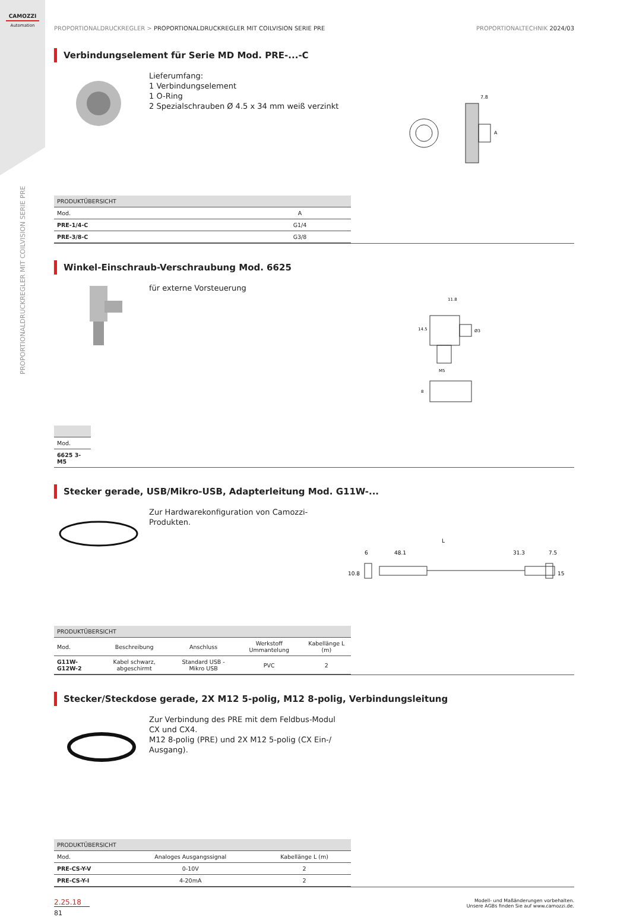CAMOZZI
Automation
PROPORTIONALDRUCKREGLER MIT COILVISION SERIE PRE
PROPORTIONALDRUCKREGLER > PROPORTIONALDRUCKREGLER MIT COILVISION SERIE PRE PROPORTIONALTECHNIK 2024/03
Verbindungselement für Serie MD Mod. PRE-...-C
Lieferumfang:
1 Verbindungselement
1 O-Ring
2 Spezialschrauben Ø 4.5 x 34 mm weiß verzinkt
7.8
A
| PRODUKTÜBERSICHT | |
| --- | --- |
| Mod. | A |
| PRE-1/4-C | G1/4 |
| PRE-3/8-C | G3/8 |
Winkel-Einschraub-Verschraubung Mod. 6625
für externe Vorsteuerung
11.8
14.5
Ø3
M5
8
| Mod. |
| 6625 3-M5 |
Stecker gerade, USB/Mikro-USB, Adapterleitung Mod. G11W-...
Zur Hardwarekonfiguration von Camozzi-Produkten.
L
6
48.1
31.3
7.5
10.8
15
| PRODUKTÜBERSICHT | | | | |
| --- | --- | --- | --- | --- |
| Mod. | Beschreibung | Anschluss | Werkstoff Ummantelung | Kabellänge L (m) |
| G11W-G12W-2 | Kabel schwarz, abgeschirmt | Standard USB - Mikro USB | PVC | 2 |
Stecker/Steckdose gerade, 2X M12 5-polig, M12 8-polig, Verbindungsleitung
Zur Verbindung des PRE mit dem Feldbus-Modul CX und CX4.
M12 8-polig (PRE) und 2X M12 5-polig (CX Ein-/ Ausgang).
| PRODUKTÜBERSICHT | | |
| --- | --- | --- |
| Mod. | Analoges Ausgangssignal | Kabellänge L (m) |
| PRE-CS-Y-V | 0-10V | 2 |
| PRE-CS-Y-I | 4-20mA | 2 |
2.25.18
81
Modell- und Maßänderungen vorbehalten.
Unsere AGBs finden Sie auf www.camozzi.de.